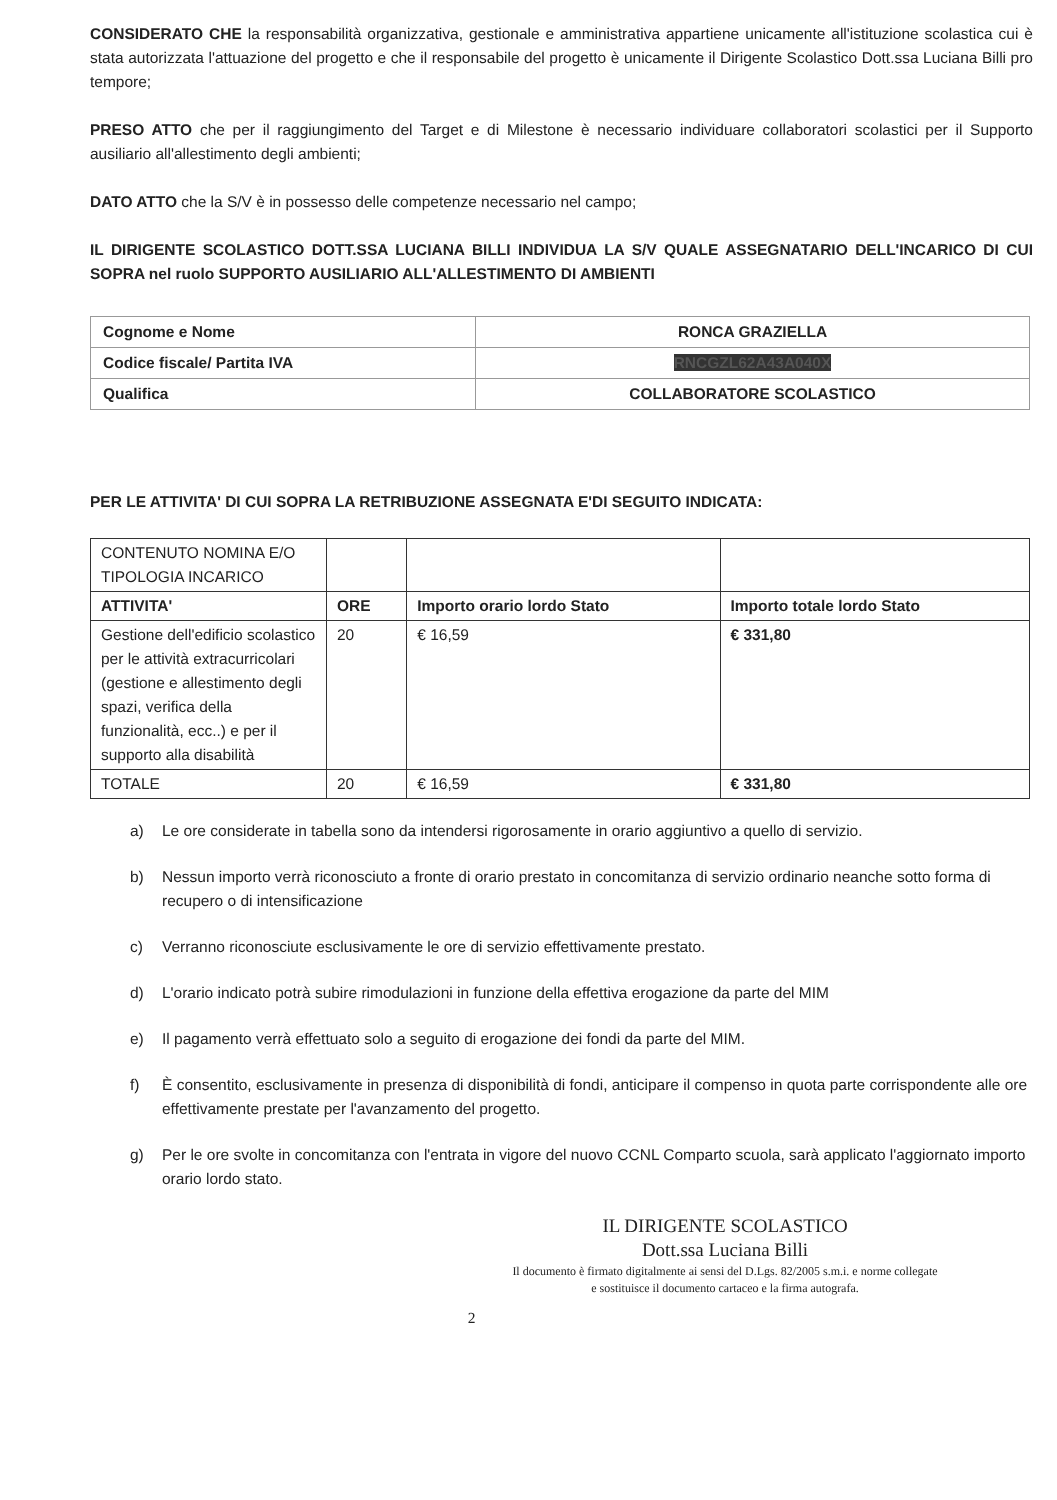CONSIDERATO CHE la responsabilità organizzativa, gestionale e amministrativa appartiene unicamente all'istituzione scolastica cui è stata autorizzata l'attuazione del progetto e che il responsabile del progetto è unicamente il Dirigente Scolastico Dott.ssa Luciana Billi pro tempore;
PRESO ATTO che per il raggiungimento del Target e di Milestone è necessario individuare collaboratori scolastici per il Supporto ausiliario all'allestimento degli ambienti;
DATO ATTO che la S/V è in possesso delle competenze necessario nel campo;
IL DIRIGENTE SCOLASTICO DOTT.SSA LUCIANA BILLI INDIVIDUA LA S/V QUALE ASSEGNATARIO DELL'INCARICO DI CUI SOPRA nel ruolo SUPPORTO AUSILIARIO ALL'ALLESTIMENTO DI AMBIENTI
| Cognome e Nome | RONCA GRAZIELLA |
| Codice fiscale/ Partita IVA | RNCGZL62A43A040X |
| Qualifica | COLLABORATORE SCOLASTICO |
PER LE ATTIVITA' DI CUI SOPRA LA RETRIBUZIONE ASSEGNATA E'DI SEGUITO INDICATA:
| CONTENUTO NOMINA E/O TIPOLOGIA INCARICO | | | |
| ATTIVITA' | ORE | Importo orario lordo Stato | Importo totale lordo Stato |
| Gestione dell'edificio scolastico per le attività extracurricolari (gestione e allestimento degli spazi, verifica della funzionalità, ecc..) e per il supporto alla disabilità | 20 | € 16,59 | € 331,80 |
| TOTALE | 20 | € 16,59 | € 331,80 |
a) Le ore considerate in tabella sono da intendersi rigorosamente in orario aggiuntivo a quello di servizio.
b) Nessun importo verrà riconosciuto a fronte di orario prestato in concomitanza di servizio ordinario neanche sotto forma di recupero o di intensificazione
c) Verranno riconosciute esclusivamente le ore di servizio effettivamente prestato.
d) L'orario indicato potrà subire rimodulazioni in funzione della effettiva erogazione da parte del MIM
e) Il pagamento verrà effettuato solo a seguito di erogazione dei fondi da parte del MIM.
f) È consentito, esclusivamente in presenza di disponibilità di fondi, anticipare il compenso in quota parte corrispondente alle ore effettivamente prestate per l'avanzamento del progetto.
g) Per le ore svolte in concomitanza con l'entrata in vigore del nuovo CCNL Comparto scuola, sarà applicato l'aggiornato importo orario lordo stato.
IL DIRIGENTE SCOLASTICO
Dott.ssa Luciana Billi
Il documento è firmato digitalmente ai sensi del D.Lgs. 82/2005 s.m.i. e norme collegate e sostituisce il documento cartaceo e la firma autografa.
2